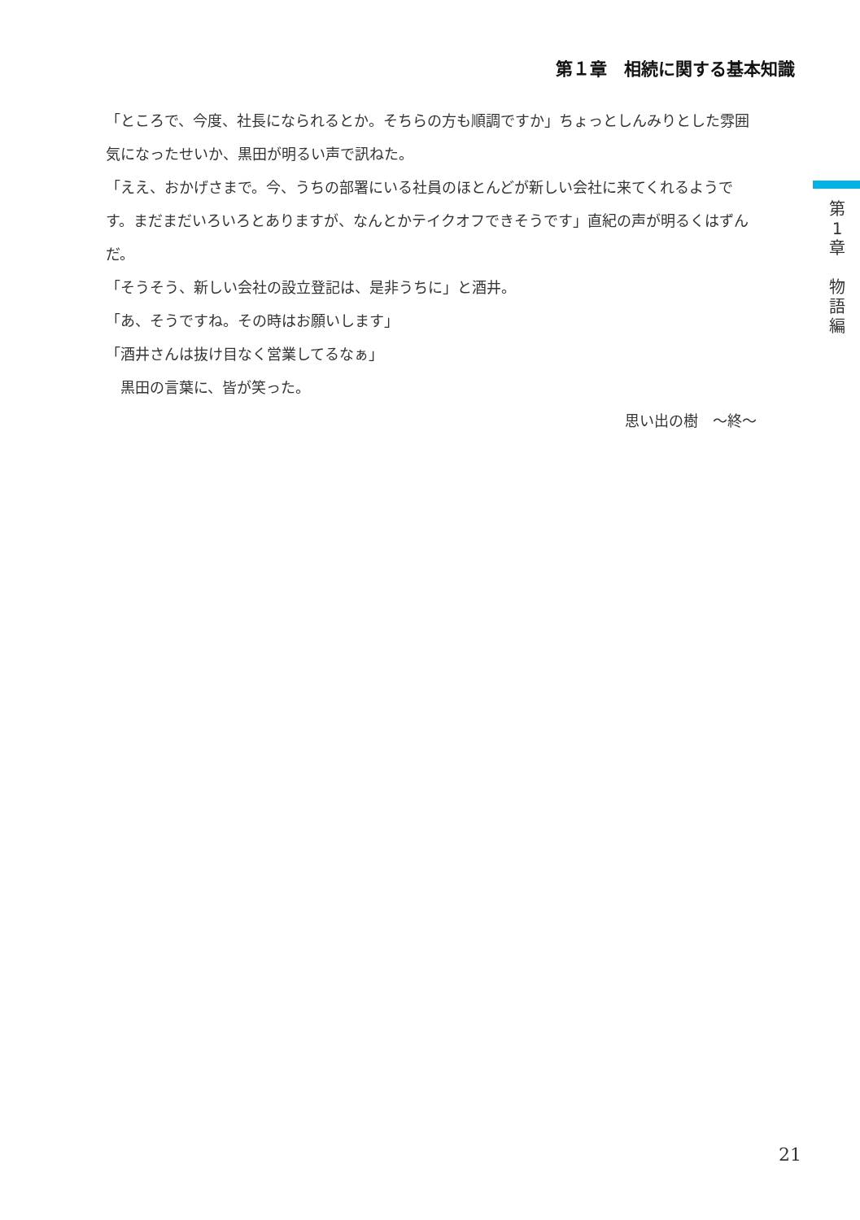第１章　相続に関する基本知識
「ところで、今度、社長になられるとか。そちらの方も順調ですか」ちょっとしんみりとした雰囲気になったせいか、黒田が明るい声で訊ねた。
「ええ、おかげさまで。今、うちの部署にいる社員のほとんどが新しい会社に来てくれるようです。まだまだいろいろとありますが、なんとかテイクオフできそうです」直紀の声が明るくはずんだ。
「そうそう、新しい会社の設立登記は、是非うちに」と酒井。
「あ、そうですね。その時はお願いします」
「酒井さんは抜け目なく営業してるなぁ」
　黒田の言葉に、皆が笑った。
思い出の樹　〜終〜
第
1
章
物
語
編
21